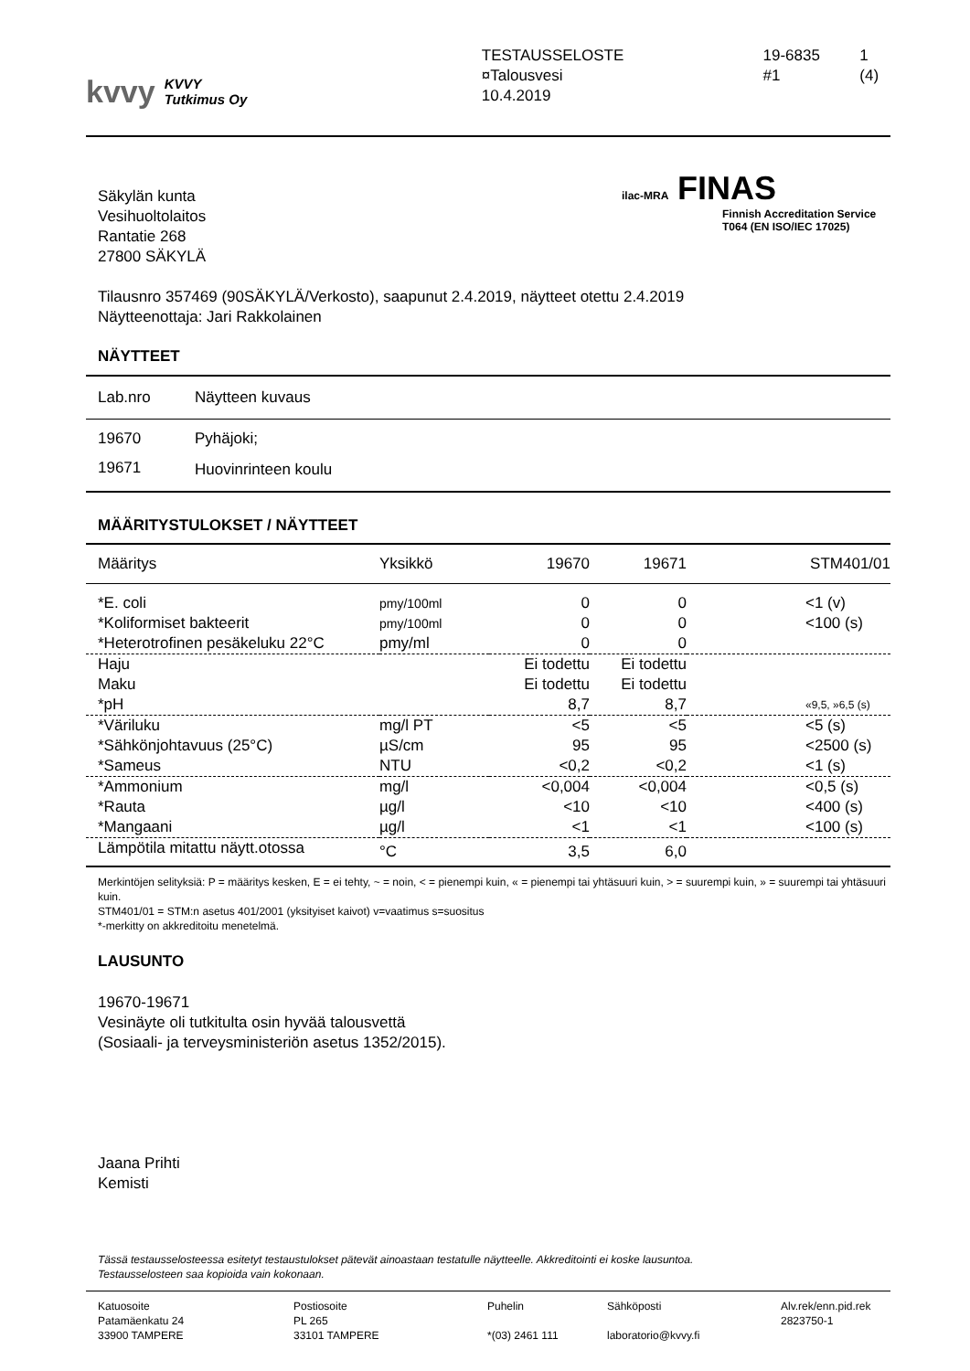kvvy KVVY
Tutkimus Oy
TESTAUSSELOSTE
¤Talousvesi
10.4.2019
19-6835
#1
1 (4)
Säkylän kunta
Vesihuoltolaitos
Rantatie 268
27800 SÄKYLÄ
ilac-MRA FINAS
Finnish Accreditation Service
T064 (EN ISO/IEC 17025)
Tilausnro 357469 (90SÄKYLÄ/Verkosto), saapunut 2.4.2019, näytteet otettu 2.4.2019
Näytteenottaja: Jari Rakkolainen
NÄYTTEET
| Lab.nro | Näytteen kuvaus |
| 19670 | Pyhäjoki; |
| 19671 | Huovinrinteen koulu |
MÄÄRITYSTULOKSET / NÄYTTEET
| Määritys | Yksikkö | 19670 | 19671 | STM401/01 |
| --- | --- | --- | --- | --- |
| *E. coli | pmy/100ml | 0 | 0 | <1 (v) |
| *Koliformiset bakteerit | pmy/100ml | 0 | 0 | <100 (s) |
| *Heterotrofinen pesäkeluku 22°C | pmy/ml | 0 | 0 | |
| Haju | | Ei todettu | Ei todettu | |
| Maku | | Ei todettu | Ei todettu | |
| *pH | | 8,7 | 8,7 | «9,5, »6,5 (s) |
| *Väriluku | mg/l PT | <5 | <5 | <5 (s) |
| *Sähkönjohtavuus (25°C) | µS/cm | 95 | 95 | <2500 (s) |
| *Sameus | NTU | <0,2 | <0,2 | <1 (s) |
| *Ammonium | mg/l | <0,004 | <0,004 | <0,5 (s) |
| *Rauta | µg/l | <10 | <10 | <400 (s) |
| *Mangaani | µg/l | <1 | <1 | <100 (s) |
| Lämpötila mitattu näytt.otossa | °C | 3,5 | 6,0 | |
Merkintöjen selityksiä: P = määritys kesken, E = ei tehty, ~ = noin, < = pienempi kuin, « = pienempi tai yhtäsuuri kuin, > = suurempi kuin, » = suurempi tai yhtäsuuri kuin.
STM401/01 = STM:n asetus 401/2001 (yksityiset kaivot) v=vaatimus s=suositus
*-merkitty on akkreditoitu menetelmä.
LAUSUNTO
19670-19671
Vesinäyte oli tutkitulta osin hyvää talousvettä
(Sosiaali- ja terveysministeriön asetus 1352/2015).
Jaana Prihti
Kemisti
Tässä testausselosteessa esitetyt testaustulokset pätevät ainoastaan testatulle näytteelle. Akkreditointi ei koske lausuntoa.
Testausselosteen saa kopioida vain kokonaan.
Katuosoite
Patamäenkatu 24
33900 TAMPERE
Postiosoite
PL 265
33101 TAMPERE
Puhelin
*(03) 2461 111
Sähköposti
laboratorio@kvvy.fi
Alv.rek/enn.pid.rek
2823750-1